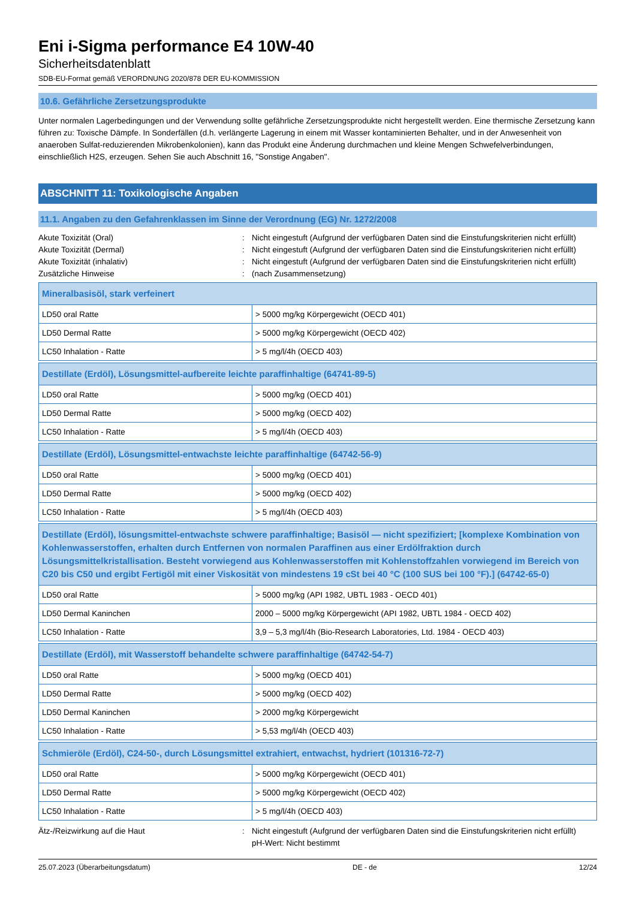Eni i-Sigma performance E4 10W-40
Sicherheitsdatenblatt
SDB-EU-Format gemäß VERORDNUNG 2020/878 DER EU-KOMMISSION
10.6. Gefährliche Zersetzungsprodukte
Unter normalen Lagerbedingungen und der Verwendung sollte gefährliche Zersetzungsprodukte nicht hergestellt werden. Eine thermische Zersetzung kann führen zu: Toxische Dämpfe. In Sonderfällen (d.h. verlängerte Lagerung in einem mit Wasser kontaminierten Behalter, und in der Anwesenheit von anaeroben Sulfat-reduzierenden Mikrobenkolonien), kann das Produkt eine Änderung durchmachen und kleine Mengen Schwefelverbindungen, einschließlich H2S, erzeugen. Sehen Sie auch Abschnitt 16, "Sonstige Angaben".
ABSCHNITT 11: Toxikologische Angaben
11.1. Angaben zu den Gefahrenklassen im Sinne der Verordnung (EG) Nr. 1272/2008
Akute Toxizität (Oral)
:
Nicht eingestuft (Aufgrund der verfügbaren Daten sind die Einstufungskriterien nicht erfüllt)
Akute Toxizität (Dermal)
:
Nicht eingestuft (Aufgrund der verfügbaren Daten sind die Einstufungskriterien nicht erfüllt)
Akute Toxizität (inhalativ)
:
Nicht eingestuft (Aufgrund der verfügbaren Daten sind die Einstufungskriterien nicht erfüllt)
Zusätzliche Hinweise
:
(nach Zusammensetzung)
| Mineralbasisöl, stark verfeinert | |
| --- | --- |
| LD50 oral Ratte | > 5000 mg/kg Körpergewicht (OECD 401) |
| LD50 Dermal Ratte | > 5000 mg/kg Körpergewicht (OECD 402) |
| LC50 Inhalation - Ratte | > 5 mg/l/4h (OECD 403) |
| Destillate (Erdöl), Lösungsmittel-aufbereite leichte paraffinhaltige (64741-89-5) | |
| --- | --- |
| LD50 oral Ratte | > 5000 mg/kg (OECD 401) |
| LD50 Dermal Ratte | > 5000 mg/kg (OECD 402) |
| LC50 Inhalation - Ratte | > 5 mg/l/4h (OECD 403) |
| Destillate (Erdöl), Lösungsmittel-entwachste leichte paraffinhaltige (64742-56-9) | |
| --- | --- |
| LD50 oral Ratte | > 5000 mg/kg (OECD 401) |
| LD50 Dermal Ratte | > 5000 mg/kg (OECD 402) |
| LC50 Inhalation - Ratte | > 5 mg/l/4h (OECD 403) |
| Destillate (Erdöl), lösungsmittel-entwachste schwere paraffinhaltige; Basisöl — nicht spezifiziert; [komplexe Kombination von Kohlenwasserstoffen, erhalten durch Entfernen von normalen Paraffinen aus einer Erdölfraktion durch Lösungsmittelkristallisation. Besteht vorwiegend aus Kohlenwasserstoffen mit Kohlenstoffzahlen vorwiegend im Bereich von C20 bis C50 und ergibt Fertigöl mit einer Viskosität von mindestens 19 cSt bei 40 °C (100 SUS bei 100 °F).] (64742-65-0) | |
| --- | --- |
| LD50 oral Ratte | > 5000 mg/kg (API 1982, UBTL 1983 - OECD 401) |
| LD50 Dermal Kaninchen | 2000 – 5000 mg/kg Körpergewicht (API 1982, UBTL 1984 - OECD 402) |
| LC50 Inhalation - Ratte | 3,9 – 5,3 mg/l/4h (Bio-Research Laboratories, Ltd. 1984 - OECD 403) |
| Destillate (Erdöl), mit Wasserstoff behandelte schwere paraffinhaltige (64742-54-7) | |
| --- | --- |
| LD50 oral Ratte | > 5000 mg/kg (OECD 401) |
| LD50 Dermal Ratte | > 5000 mg/kg (OECD 402) |
| LD50 Dermal Kaninchen | > 2000 mg/kg Körpergewicht |
| LC50 Inhalation - Ratte | > 5,53 mg/l/4h (OECD 403) |
| Schmieröle (Erdöl), C24-50-, durch Lösungsmittel extrahiert, entwachst, hydriert (101316-72-7) | |
| --- | --- |
| LD50 oral Ratte | > 5000 mg/kg Körpergewicht (OECD 401) |
| LD50 Dermal Ratte | > 5000 mg/kg Körpergewicht (OECD 402) |
| LC50 Inhalation - Ratte | > 5 mg/l/4h (OECD 403) |
Ätz-/Reizwirkung auf die Haut
:
Nicht eingestuft (Aufgrund der verfügbaren Daten sind die Einstufungskriterien nicht erfüllt)
pH-Wert: Nicht bestimmt
25.07.2023 (Überarbeitungsdatum) DE - de 12/24